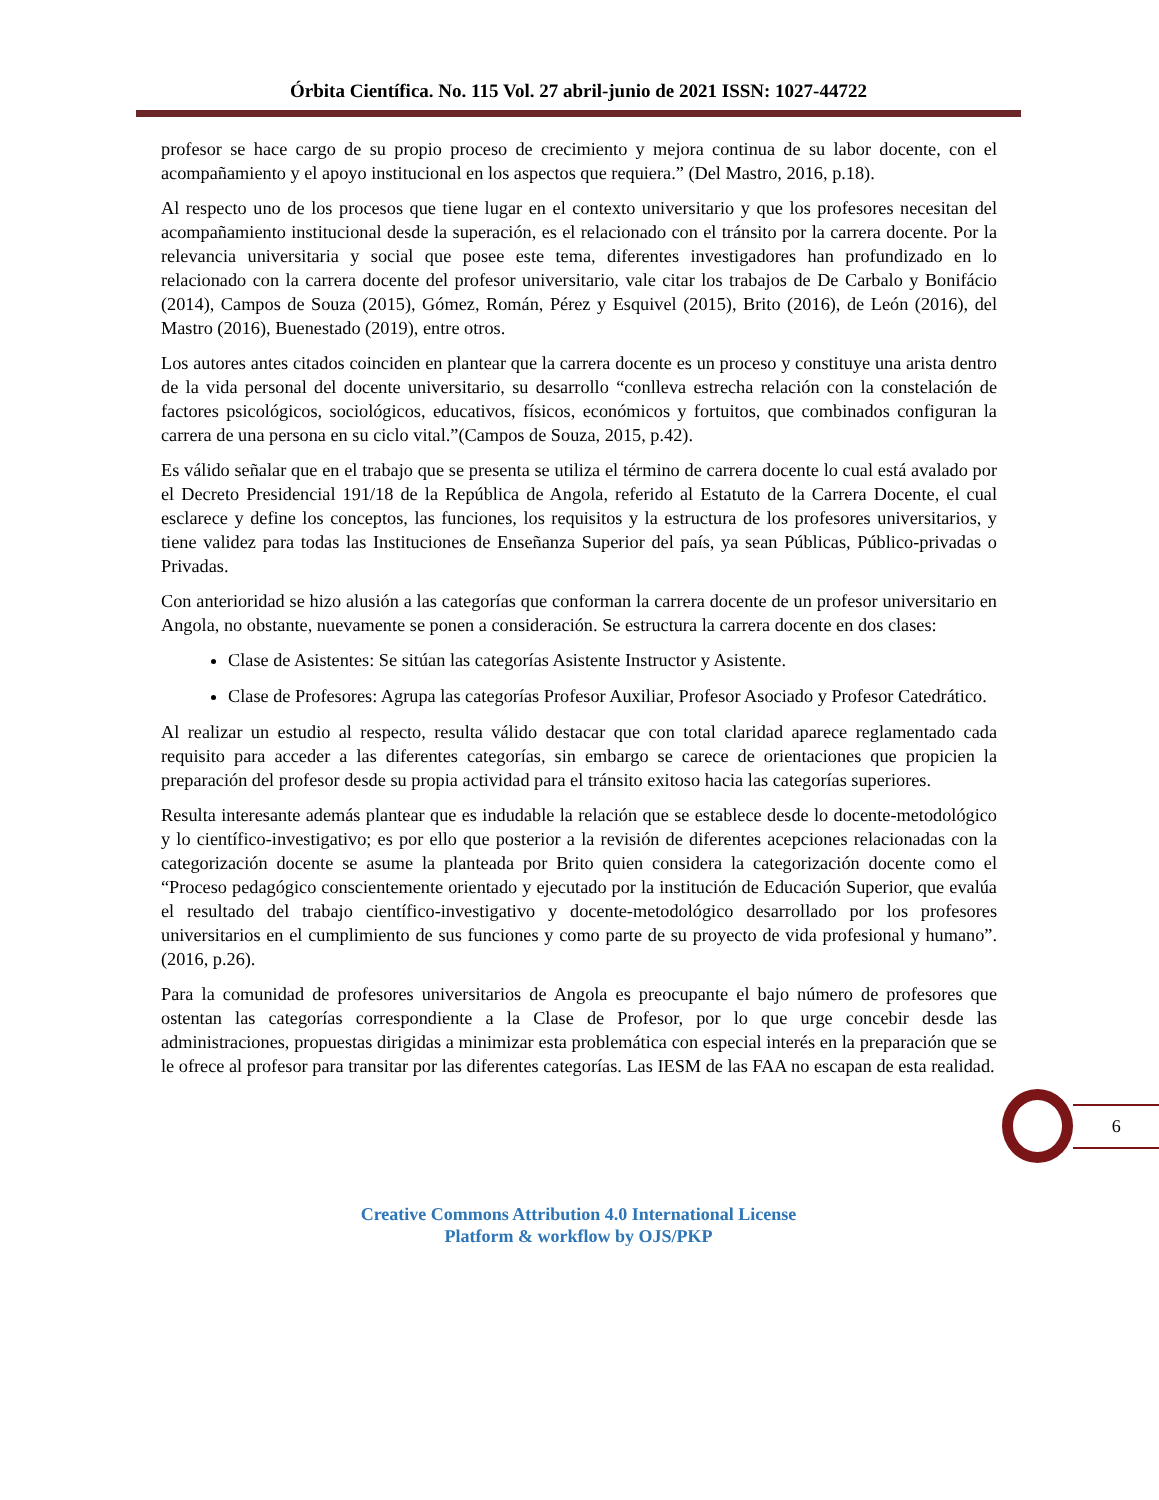Órbita Científica. No. 115 Vol. 27 abril-junio de 2021 ISSN: 1027-44722
profesor se hace cargo de su propio proceso de crecimiento y mejora continua de su labor docente, con el acompañamiento y el apoyo institucional en los aspectos que requiera.” (Del Mastro, 2016, p.18).
Al respecto uno de los procesos que tiene lugar en el contexto universitario y que los profesores necesitan del acompañamiento institucional desde la superación, es el relacionado con el tránsito por la carrera docente. Por la relevancia universitaria y social que posee este tema, diferentes investigadores han profundizado en lo relacionado con la carrera docente del profesor universitario, vale citar los trabajos de De Carbalo y Bonifácio (2014), Campos de Souza (2015), Gómez, Román, Pérez y Esquivel (2015), Brito (2016), de León (2016), del Mastro (2016), Buenestado (2019), entre otros.
Los autores antes citados coinciden en plantear que la carrera docente es un proceso y constituye una arista dentro de la vida personal del docente universitario, su desarrollo “conlleva estrecha relación con la constelación de factores psicológicos, sociológicos, educativos, físicos, económicos y fortuitos, que combinados configuran la carrera de una persona en su ciclo vital.”(Campos de Souza, 2015, p.42).
Es válido señalar que en el trabajo que se presenta se utiliza el término de carrera docente lo cual está avalado por el Decreto Presidencial 191/18 de la República de Angola, referido al Estatuto de la Carrera Docente, el cual esclarece y define los conceptos, las funciones, los requisitos y la estructura de los profesores universitarios, y tiene validez para todas las Instituciones de Enseñanza Superior del país, ya sean Públicas, Público-privadas o Privadas.
Con anterioridad se hizo alusión a las categorías que conforman la carrera docente de un profesor universitario en Angola, no obstante, nuevamente se ponen a consideración. Se estructura la carrera docente en dos clases:
Clase de Asistentes: Se sitúan las categorías Asistente Instructor y Asistente.
Clase de Profesores: Agrupa las categorías Profesor Auxiliar, Profesor Asociado y Profesor Catedrático.
Al realizar un estudio al respecto, resulta válido destacar que con total claridad aparece reglamentado cada requisito para acceder a las diferentes categorías, sin embargo se carece de orientaciones que propicien la preparación del profesor desde su propia actividad para el tránsito exitoso hacia las categorías superiores.
Resulta interesante además plantear que es indudable la relación que se establece desde lo docente-metodológico y lo científico-investigativo; es por ello que posterior a la revisión de diferentes acepciones relacionadas con la categorización docente se asume la planteada por Brito quien considera la categorización docente como el “Proceso pedagógico conscientemente orientado y ejecutado por la institución de Educación Superior, que evalúa el resultado del trabajo científico-investigativo y docente-metodológico desarrollado por los profesores universitarios en el cumplimiento de sus funciones y como parte de su proyecto de vida profesional y humano”. (2016, p.26).
Para la comunidad de profesores universitarios de Angola es preocupante el bajo número de profesores que ostentan las categorías correspondiente a la Clase de Profesor, por lo que urge concebir desde las administraciones, propuestas dirigidas a minimizar esta problemática con especial interés en la preparación que se le ofrece al profesor para transitar por las diferentes categorías. Las IESM de las FAA no escapan de esta realidad.
6
Creative Commons Attribution 4.0 International License
Platform & workflow by OJS/PKP